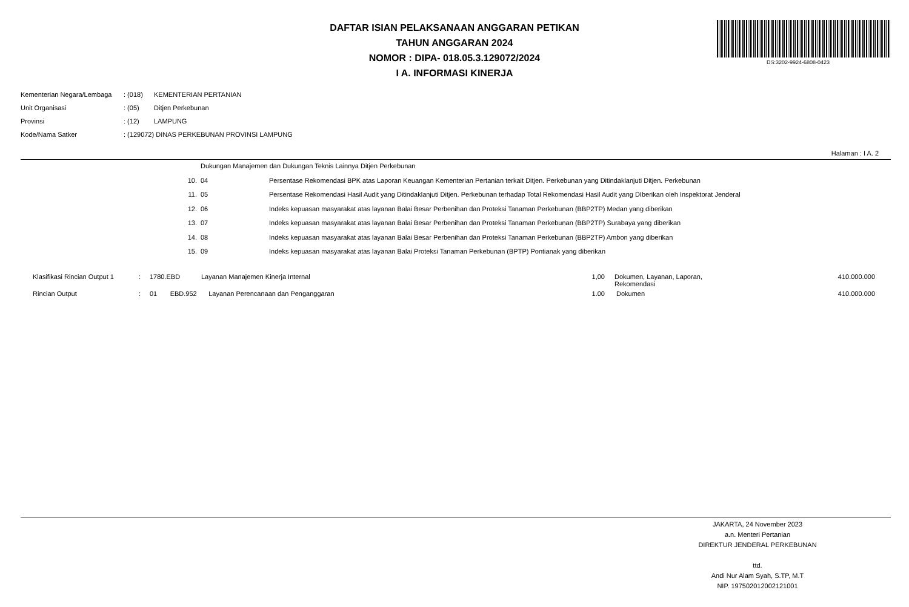DAFTAR ISIAN PELAKSANAAN ANGGARAN PETIKAN
TAHUN ANGGARAN 2024
NOMOR : DIPA- 018.05.3.129072/2024
I A. INFORMASI KINERJA
DS:3202-9924-6808-0423
| Kementerian Negara/Lembaga | : (018) | KEMENTERIAN PERTANIAN |
| Unit Organisasi | : (05) | Ditjen Perkebunan |
| Provinsi | : (12) | LAMPUNG |
| Kode/Nama Satker | : (129072) DINAS PERKEBUNAN PROVINSI LAMPUNG | |
Halaman : I A. 2
| | Dukungan Manajemen dan Dukungan Teknis Lainnya Ditjen Perkebunan | |
| 10. | 04 | Persentase Rekomendasi BPK atas Laporan Keuangan Kementerian Pertanian terkait Ditjen. Perkebunan yang Ditindaklanjuti Ditjen. Perkebunan |
| 11. | 05 | Persentase Rekomendasi Hasil Audit yang Ditindaklanjuti Ditjen. Perkebunan terhadap Total Rekomendasi Hasil Audit yang DIberikan oleh Inspektorat Jenderal |
| 12. | 06 | Indeks kepuasan masyarakat atas layanan Balai Besar Perbenihan dan Proteksi Tanaman Perkebunan (BBP2TP) Medan yang diberikan |
| 13. | 07 | Indeks kepuasan masyarakat atas layanan Balai Besar Perbenihan dan Proteksi Tanaman Perkebunan (BBP2TP) Surabaya yang diberikan |
| 14. | 08 | Indeks kepuasan masyarakat atas layanan Balai Besar Perbenihan dan Proteksi Tanaman Perkebunan (BBP2TP) Ambon yang diberikan |
| 15. | 09 | Indeks kepuasan masyarakat atas layanan Balai Proteksi Tanaman Perkebunan (BPTP) Pontianak yang diberikan |
| Klasifikasi Rincian Output 1 | : | 1780.EBD | Layanan Manajemen Kinerja Internal | 1,00 | Dokumen, Layanan, Laporan, Rekomendasi | 410.000.000 |
| Rincian Output | : | 01 EBD.952 | Layanan Perencanaan dan Penganggaran | 1.00 | Dokumen | 410.000.000 |
JAKARTA, 24 November 2023
a.n. Menteri Pertanian
DIREKTUR JENDERAL PERKEBUNAN
ttd.
Andi Nur Alam Syah, S.TP, M.T
NIP. 197502012002121001